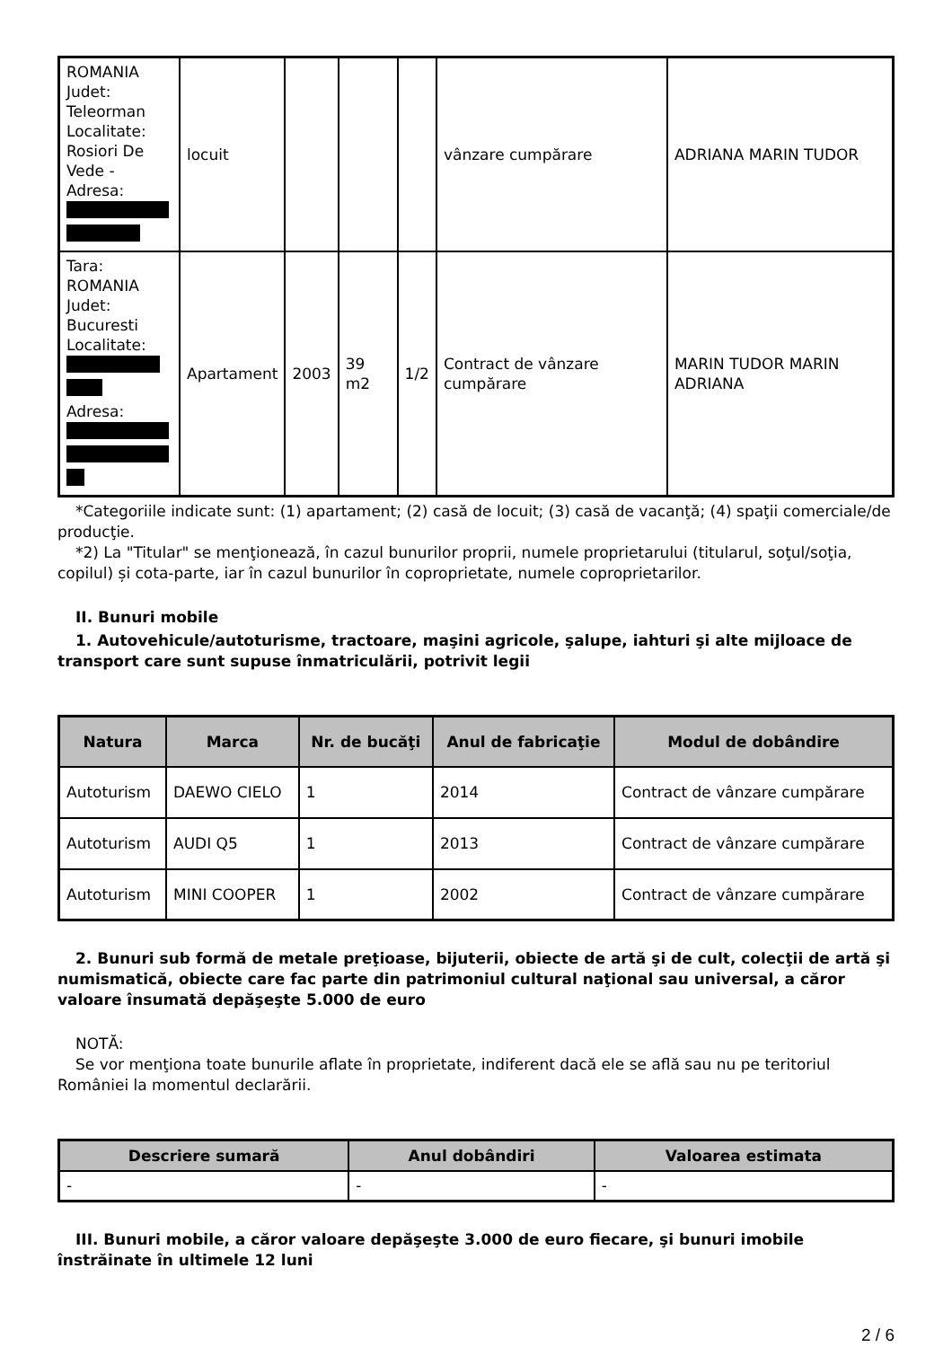| ROMANIA Judet: Teleorman Localitate: Rosiori De Vede - Adresa: | locuit | | | | vânzare cumpărare | ADRIANA MARIN TUDOR |
| Tara: ROMANIA Judet: Bucuresti Localitate: Adresa: | Apartament | 2003 | 39 m2 | 1/2 | Contract de vânzare cumpărare | MARIN TUDOR MARIN ADRIANA |
*Categoriile indicate sunt: (1) apartament; (2) casă de locuit; (3) casă de vacanţă; (4) spaţii comerciale/de producţie.
*2) La "Titular" se menţionează, în cazul bunurilor proprii, numele proprietarului (titularul, soţul/soţia, copilul) și cota-parte, iar în cazul bunurilor în coproprietate, numele coproprietarilor.
II. Bunuri mobile
1. Autovehicule/autoturisme, tractoare, maşini agricole, şalupe, iahturi şi alte mijloace de transport care sunt supuse înmatriculării, potrivit legii
| Natura | Marca | Nr. de bucăţi | Anul de fabricaţie | Modul de dobândire |
| --- | --- | --- | --- | --- |
| Autoturism | DAEWO CIELO | 1 | 2014 | Contract de vânzare cumpărare |
| Autoturism | AUDI Q5 | 1 | 2013 | Contract de vânzare cumpărare |
| Autoturism | MINI COOPER | 1 | 2002 | Contract de vânzare cumpărare |
2. Bunuri sub formă de metale preţioase, bijuterii, obiecte de artă şi de cult, colecţii de artă şi numismatică, obiecte care fac parte din patrimoniul cultural naţional sau universal, a căror valoare însumată depăşeşte 5.000 de euro
NOTĂ:
Se vor menţiona toate bunurile aflate în proprietate, indiferent dacă ele se află sau nu pe teritoriul României la momentul declarării.
| Descriere sumară | Anul dobândiri | Valoarea estimata |
| --- | --- | --- |
| - | - | - |
III. Bunuri mobile, a căror valoare depăşeşte 3.000 de euro fiecare, şi bunuri imobile înstrăinate în ultimele 12 luni
2 / 6